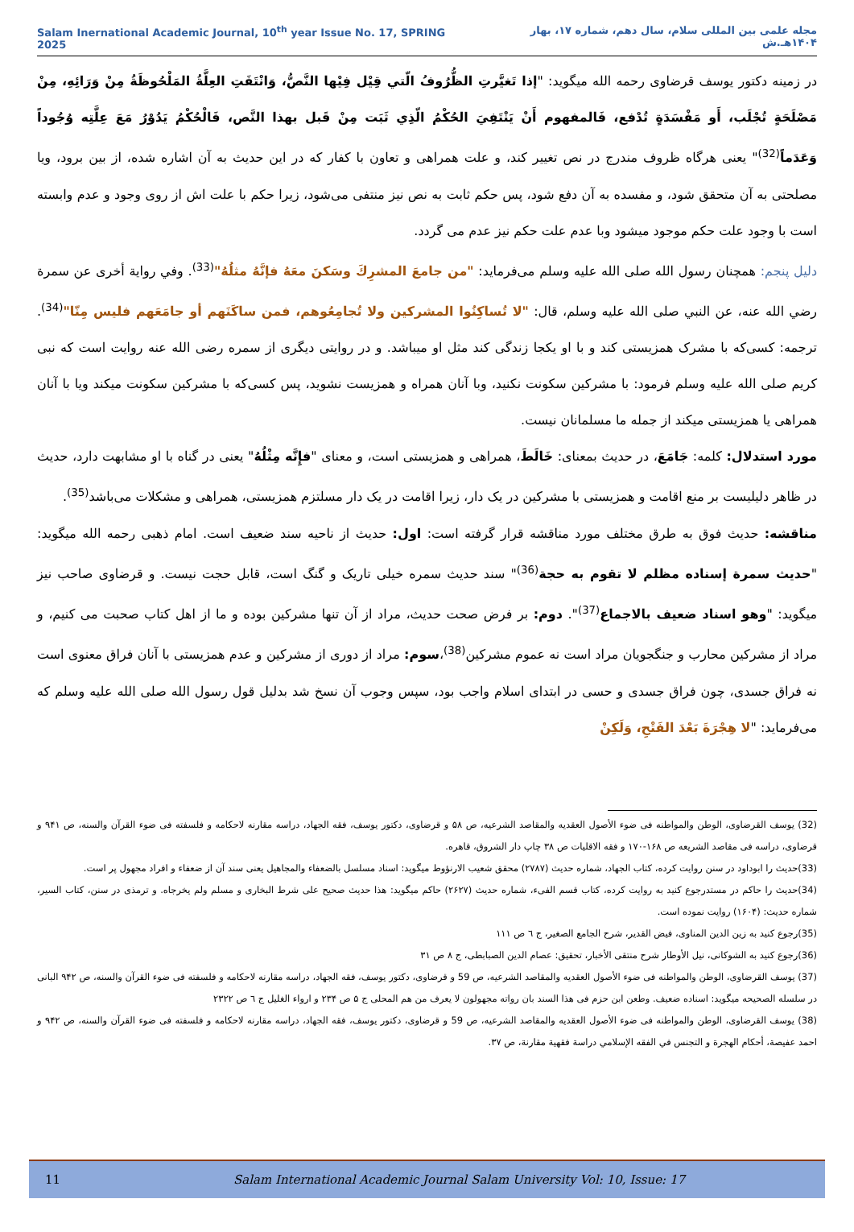Salam Inernational Academic Journal, 10<sup>th</sup> year Issue No. 17, SPRING 2025 مجله علمی بین المللی سلام، سال دهم، شماره ۱۷، بهار ۱۴۰۴هـ.ش
در زمینه دکتور یوسف قرضاوی رحمه الله میگوید: "إذا تَغيَّرتِ الظُّرُوفُ الّتي قِيْل فِيْها النَّصُّ، وَانْتَفَتِ العِلَّةُ المَلْحُوظَةُ مِنْ وَرَائِهِ، مِنْ مَصْلَحَةٍ تُجْلَب، أَو مَفْسَدَةٍ تُدْفع، فَالمفهوم أَنْ يَنْتَفِيَ الحُكْمُ الّذِي ثَبَت مِنْ قَبل بهذا النَّص، فَالْحُكْمُ يَدُوْرُ مَعَ عِلَّتِه وُجُوداً وَعَدَماً<sup>(32)</sup>" یعنی هرگاه ظروف مندرج در نص تغییر کند، و علت همراهی و تعاون با کفار که در این حدیث به آن اشاره شده، از بین برود، ویا مصلحتی به آن متحقق شود، و مفسده به آن دفع شود، پس حکم ثابت به نص نیز منتفی می‌شود، زیرا حکم با علت اش از روی وجود و عدم وابسته است با وجود علت حکم موجود میشود وبا عدم علت حکم نیز عدم می گردد.
دلیل پنجم: همچنان رسول الله صلی الله علیه وسلم می‌فرماید: "من جامعَ المشرِكَ وسَكنَ معَهُ فإنَّهُ مثلُهُ"<sup>(33)</sup>. وفي رواية أخرى عن سمرة رضي الله عنه، عن النبي صلى الله عليه وسلم، قال: "لا تُساكِنُوا المشركين ولا تُجامِعُوهم، فمن ساكَنَهم أو جامَعَهم فليس مِنّا"<sup>(34)</sup>. ترجمه: کسی‌که با مشرک همزیستی کند و با او یکجا زندگی کند مثل او میباشد. و در روایتی دیگری از سمره رضی الله عنه روایت است که نبی کریم صلی الله علیه وسلم فرمود: با مشرکین سکونت نکنید، وبا آنان همراه و همزیست نشوید، پس کسی‌که با مشرکین سکونت میکند ویا با آنان همراهی یا همزیستی میکند از جمله ما مسلمانان نیست.
مورد استدلال: کلمه: جَامَعَ، در حدیث بمعنای: خَالَطَ، همراهی و همزیستی است، و معنای "فإِنَّه مِثْلُهُ" یعنی در گناه با او مشابهت دارد، حدیث در ظاهر دلیلیست بر منع اقامت و همزیستی با مشرکین در یک دار، زیرا اقامت در یک دار مسلتزم همزیستی، همراهی و مشکلات می‌باشد<sup>(35)</sup>.
مناقشه: حدیث فوق به طرق مختلف مورد مناقشه قرار گرفته است: اول: حدیث از ناحیه سند ضعیف است. امام ذهبی رحمه الله میگوید: "حديث سمرة إسناده مظلم لا تقوم به حجة<sup>(36)</sup>" سند حدیث سمره خیلی تاریک و گنگ است، قابل حجت نیست. و قرضاوی صاحب نیز میگوید: "وهو اسناد ضعيف بالاجماع<sup>(37)</sup>". دوم: بر فرض صحت حدیث، مراد از آن تنها مشرکین بوده و ما از اهل کتاب صحبت می کنیم، و مراد از مشرکین محارب و جنگجویان مراد است نه عموم مشرکین<sup>(38)</sup>،سوم: مراد از دوری از مشرکین و عدم همزیستی با آنان فراق معنوی است نه فراق جسدی، چون فراق جسدی و حسی در ابتدای اسلام واجب بود، سپس وجوب آن نسخ شد بدلیل قول رسول الله صلی الله علیه وسلم که می‌فرماید: "لا هِجْرَةَ بَعْدَ الفَتْحِ، وَلَكِنْ
(32) یوسف القرضاوی، الوطن والمواطنه فی ضوء الأصول العقدیه والمقاصد الشرعیه، ص ۵۸ و قرضاوی، دکتور یوسف، فقه الجهاد، دراسه مقارنه لاحکامه و فلسفته فی ضوء القرآن والسنه، ص ۹۴۱ و قرضاوی، دراسه فی مقاصد الشریعه ص ۱۶۸-۱۷۰ و فقه الاقلیات ص ۳۸ چاپ دار الشروق، قاهره.
(33)حدیث را ابوداود در سنن روایت کرده، کتاب الجهاد، شماره حدیث (۲۷۸۷) محقق شعیب الارنؤوط میگوید: اسناد مسلسل بالضعفاء والمجاهیل یعنی سند آن از ضعفاء و افراد مجهول پر است.
(34)حدیث را حاکم در مستدرجوع کنید به روایت کرده، کتاب قسم الفیء، شماره حدیث (۲۶۲۷) حاکم میگوید: هذا حدیث صحیح علی شرط البخاری و مسلم ولم یخرجاه. و ترمذی در سنن، کتاب السیر، شماره حدیث: (۱۶۰۴) روایت نموده است.
(35)رجوع کنید به زین الدین المناوی، فیض القدیر، شرح الجامع الصغیر، ج ٦ ص ۱۱۱
(36)رجوع کنید به الشوکانی، نیل الأوطار شرح منتقی الأخبار، تحقیق: عصام الدین الصبابطی، ج ۸ ص ۳۱
(37) یوسف القرضاوی، الوطن والمواطنه فی ضوء الأصول العقدیه والمقاصد الشرعیه، ص 59 و قرضاوی، دکتور یوسف، فقه الجهاد، دراسه مقارنه لاحکامه و فلسفته فی ضوء القرآن والسنه، ص ۹۴۲ البانی در سلسله الصحیحه میگوید: اسناده ضعیف. وطعن ابن حزم فی هذا السند بان رواته مجهولون لا یعرف من هم المحلی ج ۵ ص ۲۳۴ و ارواء الغلیل ج ٦ ص ۲۳۲۲
(38) یوسف القرضاوی، الوطن والمواطنه فی ضوء الأصول العقدیه والمقاصد الشرعیه، ص 59 و قرضاوی، دکتور یوسف، فقه الجهاد، دراسه مقارنه لاحکامه و فلسفته فی ضوء القرآن والسنه، ص ۹۴۲ و احمد عفیصة، أحكام الهجرة و التجنس في الفقه الإسلامي دراسة فقهية مقارنة، ص ۳۷.
11 Salam International Academic Journal Salam University Vol: 10, Issue: 17